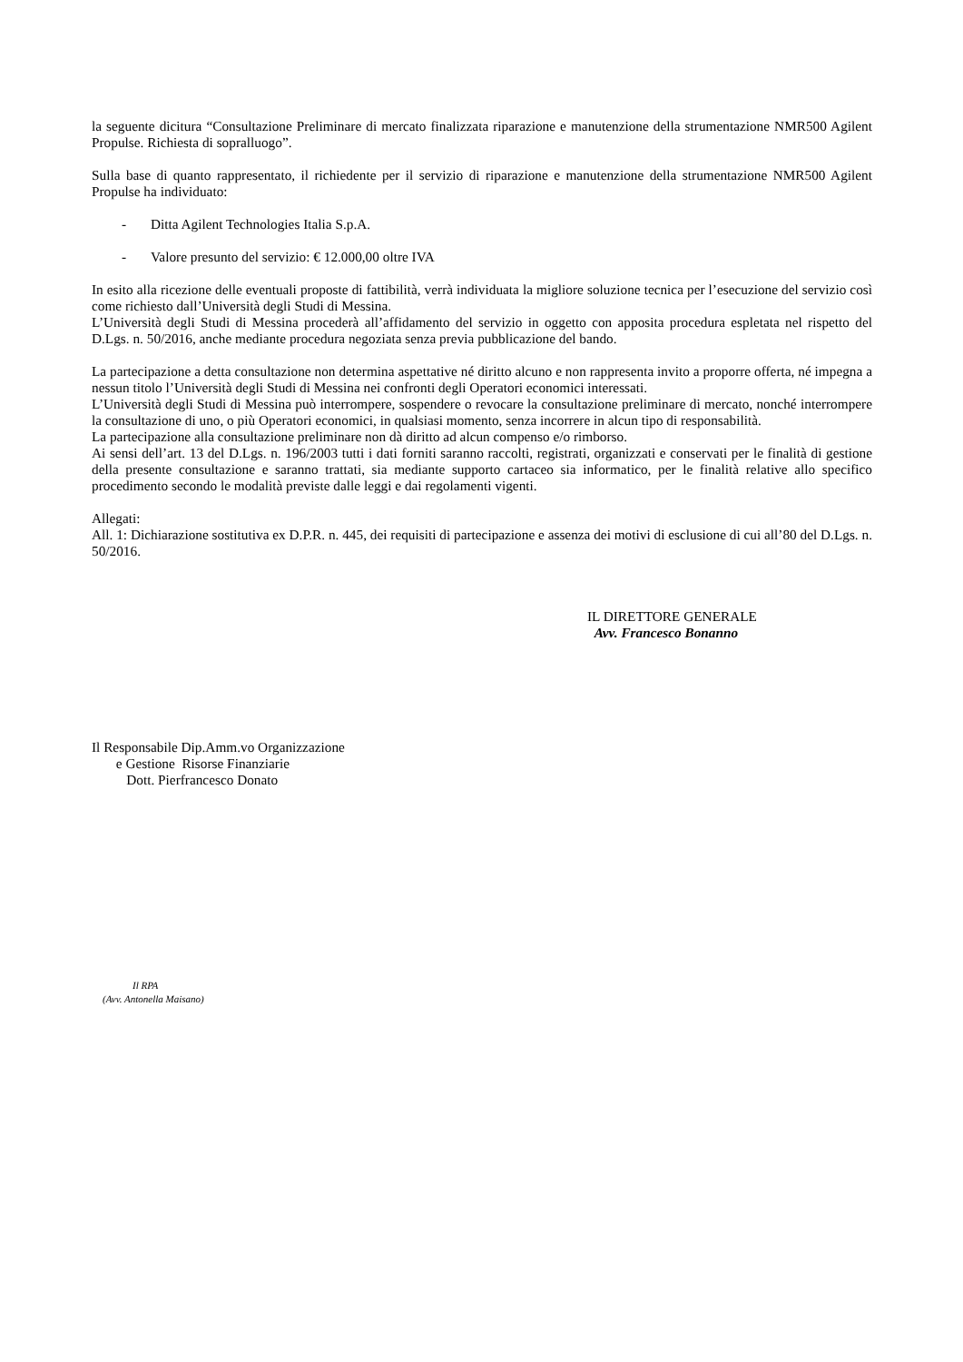la seguente dicitura “Consultazione Preliminare di mercato finalizzata riparazione e manutenzione della strumentazione NMR500 Agilent Propulse. Richiesta di sopralluogo”.
Sulla base di quanto rappresentato, il richiedente per il servizio di riparazione e manutenzione della strumentazione NMR500 Agilent Propulse ha individuato:
- Ditta Agilent Technologies Italia S.p.A.
- Valore presunto del servizio: € 12.000,00 oltre IVA
In esito alla ricezione delle eventuali proposte di fattibilità, verrà individuata la migliore soluzione tecnica per l’esecuzione del servizio così come richiesto dall’Università degli Studi di Messina.
L’Università degli Studi di Messina procederà all’affidamento del servizio in oggetto con apposita procedura espletata nel rispetto del D.Lgs. n. 50/2016, anche mediante procedura negoziata senza previa pubblicazione del bando.
La partecipazione a detta consultazione non determina aspettative né diritto alcuno e non rappresenta invito a proporre offerta, né impegna a nessun titolo l’Università degli Studi di Messina nei confronti degli Operatori economici interessati.
L’Università degli Studi di Messina può interrompere, sospendere o revocare la consultazione preliminare di mercato, nonché interrompere la consultazione di uno, o più Operatori economici, in qualsiasi momento, senza incorrere in alcun tipo di responsabilità.
La partecipazione alla consultazione preliminare non dà diritto ad alcun compenso e/o rimborso.
Ai sensi dell’art. 13 del D.Lgs. n. 196/2003 tutti i dati forniti saranno raccolti, registrati, organizzati e conservati per le finalità di gestione della presente consultazione e saranno trattati, sia mediante supporto cartaceo sia informatico, per le finalità relative allo specifico procedimento secondo le modalità previste dalle leggi e dai regolamenti vigenti.
Allegati:
All. 1: Dichiarazione sostitutiva ex D.P.R. n. 445, dei requisiti di partecipazione e assenza dei motivi di esclusione di cui all’80 del D.Lgs. n. 50/2016.
IL DIRETTORE GENERALE
Avv. Francesco Bonanno
Il Responsabile Dip.Amm.vo Organizzazione
e Gestione Risorse Finanziarie
Dott. Pierfrancesco Donato
Il RPA
(Avv. Antonella Maisano)